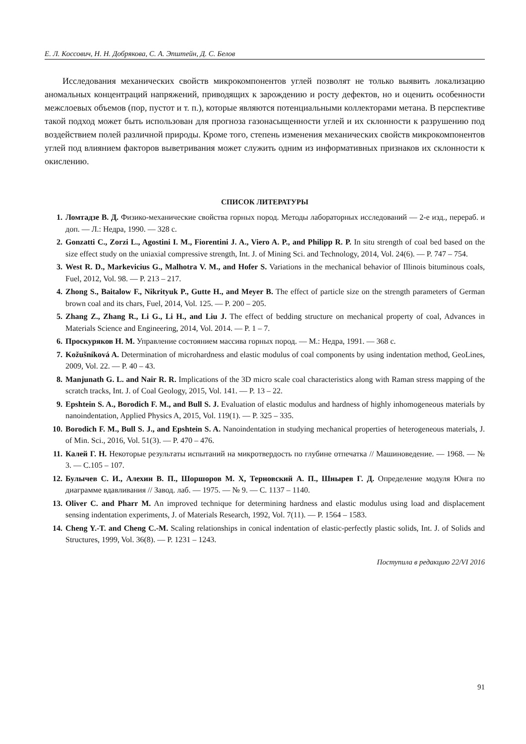Е. Л. Коссович, Н. Н. Добрякова, С. А. Эпштейн, Д. С. Белов
Исследования механических свойств микрокомпонентов углей позволят не только выявить локализацию аномальных концентраций напряжений, приводящих к зарождению и росту дефектов, но и оценить особенности межслоевых объемов (пор, пустот и т. п.), которые являются потенциальными коллекторами метана. В перспективе такой подход может быть использован для прогноза газонасыщенности углей и их склонности к разрушению под воздействием полей различной природы. Кроме того, степень изменения механических свойств микрокомпонентов углей под влиянием факторов выветривания может служить одним из информативных признаков их склонности к окислению.
СПИСОК ЛИТЕРАТУРЫ
1. Ломтадзе В. Д. Физико-механические свойства горных пород. Методы лабораторных исследований — 2-е изд., перераб. и доп. — Л.: Недра, 1990. — 328 с.
2. Gonzatti C., Zorzi L., Agostini I. M., Fiorentini J. A., Viero A. P., and Philipp R. P. In situ strength of coal bed based on the size effect study on the uniaxial compressive strength, Int. J. of Mining Sci. and Technology, 2014, Vol. 24(6). — P. 747 – 754.
3. West R. D., Markevicius G., Malhotra V. M., and Hofer S. Variations in the mechanical behavior of Illinois bituminous coals, Fuel, 2012, Vol. 98. — P. 213 – 217.
4. Zhong S., Baitalow F., Nikrityuk P., Gutte H., and Meyer B. The effect of particle size on the strength parameters of German brown coal and its chars, Fuel, 2014, Vol. 125. — P. 200 – 205.
5. Zhang Z., Zhang R., Li G., Li H., and Liu J. The effect of bedding structure on mechanical property of coal, Advances in Materials Science and Engineering, 2014, Vol. 2014. — P. 1 – 7.
6. Проскуряков Н. М. Управление состоянием массива горных пород. — М.: Недра, 1991. — 368 с.
7. Kožušníková A. Determination of microhardness and elastic modulus of coal components by using indentation method, GeoLines, 2009, Vol. 22. — P. 40 – 43.
8. Manjunath G. L. and Nair R. R. Implications of the 3D micro scale coal characteristics along with Raman stress mapping of the scratch tracks, Int. J. of Coal Geology, 2015, Vol. 141. — P. 13 – 22.
9. Epshtein S. A., Borodich F. M., and Bull S. J. Evaluation of elastic modulus and hardness of highly inhomogeneous materials by nanoindentation, Applied Physics A, 2015, Vol. 119(1). — P. 325 – 335.
10. Borodich F. M., Bull S. J., and Epshtein S. A. Nanoindentation in studying mechanical properties of heterogeneous materials, J. of Min. Sci., 2016, Vol. 51(3). — P. 470 – 476.
11. Калей Г. Н. Некоторые результаты испытаний на микротвердость по глубине отпечатка // Машиноведение. — 1968. — № 3. — С.105 – 107.
12. Булычев С. И., Алехин В. П., Шоршоров М. Х, Терновский А. П., Шнырев Г. Д. Определение модуля Юнга по диаграмме вдавливания // Завод. лаб. — 1975. — № 9. — С. 1137 – 1140.
13. Oliver C. and Pharr M. An improved technique for determining hardness and elastic modulus using load and displacement sensing indentation experiments, J. of Materials Research, 1992, Vol. 7(11). — P. 1564 – 1583.
14. Cheng Y.-T. and Cheng C.-M. Scaling relationships in conical indentation of elastic-perfectly plastic solids, Int. J. of Solids and Structures, 1999, Vol. 36(8). — P. 1231 – 1243.
Поступила в редакцию 22/VI 2016
91